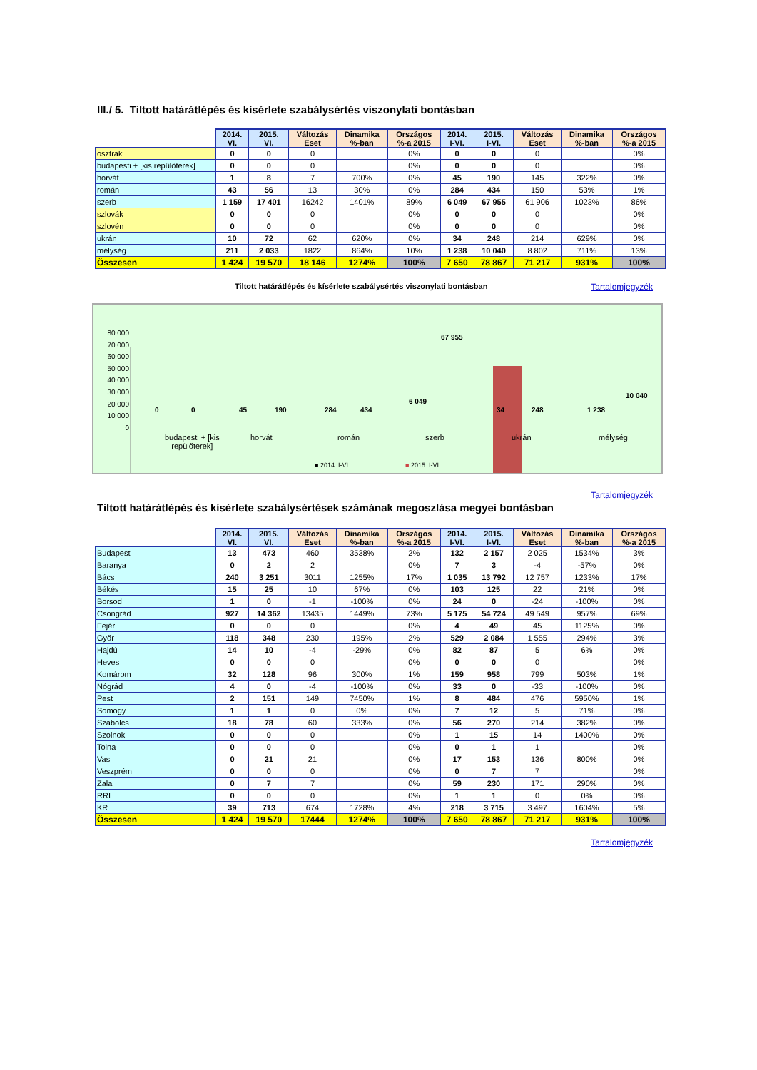III./ 5. Tiltott határátlépés és kísérlete szabálysértés viszonylati bontásban
| | 2014. VI. | 2015. VI. | Változás Eset | Dinamika %-ban | Országos %-a 2015 | 2014. I-VI. | 2015. I-VI. | Változás Eset | Dinamika %-ban | Országos %-a 2015 |
| --- | --- | --- | --- | --- | --- | --- | --- | --- | --- | --- |
| osztrák | 0 | 0 | 0 | | 0% | 0 | 0 | 0 | | 0% |
| budapesti + [kis repülőterek] | 0 | 0 | 0 | | 0% | 0 | 0 | 0 | | 0% |
| horvát | 1 | 8 | 7 | 700% | 0% | 45 | 190 | 145 | 322% | 0% |
| román | 43 | 56 | 13 | 30% | 0% | 284 | 434 | 150 | 53% | 1% |
| szerb | 1 159 | 17 401 | 16242 | 1401% | 89% | 6 049 | 67 955 | 61 906 | 1023% | 86% |
| szlovák | 0 | 0 | 0 | | 0% | 0 | 0 | 0 | | 0% |
| szlovén | 0 | 0 | 0 | | 0% | 0 | 0 | 0 | | 0% |
| ukrán | 10 | 72 | 62 | 620% | 0% | 34 | 248 | 214 | 629% | 0% |
| mélység | 211 | 2 033 | 1822 | 864% | 10% | 1 238 | 10 040 | 8 802 | 711% | 13% |
| Összesen | 1 424 | 19 570 | 18 146 | 1274% | 100% | 7 650 | 78 867 | 71 217 | 931% | 100% |
Tiltott határátlépés és kísérlete szabálysértés viszonylati bontásban Tartalomjegyzék
80 000
70 000
60 000
50 000
40 000
30 000
20 000
10 000
0
67 955
0 0 45 190 284 434
6 049
34 248 1 238
10 040
budapesti + [kis
repülőterek] horvát román szerb ukrán mélység
■ 2014. I-VI. ■ 2015. I-VI.
Tartalomjegyzék
Tiltott határátlépés és kísérlete szabálysértések számának megoszlása megyei bontásban
| | 2014. VI. | 2015. VI. | Változás Eset | Dinamika %-ban | Országos %-a 2015 | 2014. I-VI. | 2015. I-VI. | Változás Eset | Dinamika %-ban | Országos %-a 2015 |
| --- | --- | --- | --- | --- | --- | --- | --- | --- | --- | --- |
| Budapest | 13 | 473 | 460 | 3538% | 2% | 132 | 2 157 | 2 025 | 1534% | 3% |
| Baranya | 0 | 2 | 2 | | 0% | 7 | 3 | -4 | -57% | 0% |
| Bács | 240 | 3 251 | 3011 | 1255% | 17% | 1 035 | 13 792 | 12 757 | 1233% | 17% |
| Békés | 15 | 25 | 10 | 67% | 0% | 103 | 125 | 22 | 21% | 0% |
| Borsod | 1 | 0 | -1 | -100% | 0% | 24 | 0 | -24 | -100% | 0% |
| Csongrád | 927 | 14 362 | 13435 | 1449% | 73% | 5 175 | 54 724 | 49 549 | 957% | 69% |
| Fejér | 0 | 0 | 0 | | 0% | 4 | 49 | 45 | 1125% | 0% |
| Győr | 118 | 348 | 230 | 195% | 2% | 529 | 2 084 | 1 555 | 294% | 3% |
| Hajdú | 14 | 10 | -4 | -29% | 0% | 82 | 87 | 5 | 6% | 0% |
| Heves | 0 | 0 | 0 | | 0% | 0 | 0 | 0 | | 0% |
| Komárom | 32 | 128 | 96 | 300% | 1% | 159 | 958 | 799 | 503% | 1% |
| Nógrád | 4 | 0 | -4 | -100% | 0% | 33 | 0 | -33 | -100% | 0% |
| Pest | 2 | 151 | 149 | 7450% | 1% | 8 | 484 | 476 | 5950% | 1% |
| Somogy | 1 | 1 | 0 | 0% | 0% | 7 | 12 | 5 | 71% | 0% |
| Szabolcs | 18 | 78 | 60 | 333% | 0% | 56 | 270 | 214 | 382% | 0% |
| Szolnok | 0 | 0 | 0 | | 0% | 1 | 15 | 14 | 1400% | 0% |
| Tolna | 0 | 0 | 0 | | 0% | 0 | 1 | 1 | | 0% |
| Vas | 0 | 21 | 21 | | 0% | 17 | 153 | 136 | 800% | 0% |
| Veszprém | 0 | 0 | 0 | | 0% | 0 | 7 | 7 | | 0% |
| Zala | 0 | 7 | 7 | | 0% | 59 | 230 | 171 | 290% | 0% |
| RRI | 0 | 0 | 0 | | 0% | 1 | 1 | 0 | 0% | 0% |
| KR | 39 | 713 | 674 | 1728% | 4% | 218 | 3 715 | 3 497 | 1604% | 5% |
| Összesen | 1 424 | 19 570 | 17444 | 1274% | 100% | 7 650 | 78 867 | 71 217 | 931% | 100% |
Tartalomjegyzék